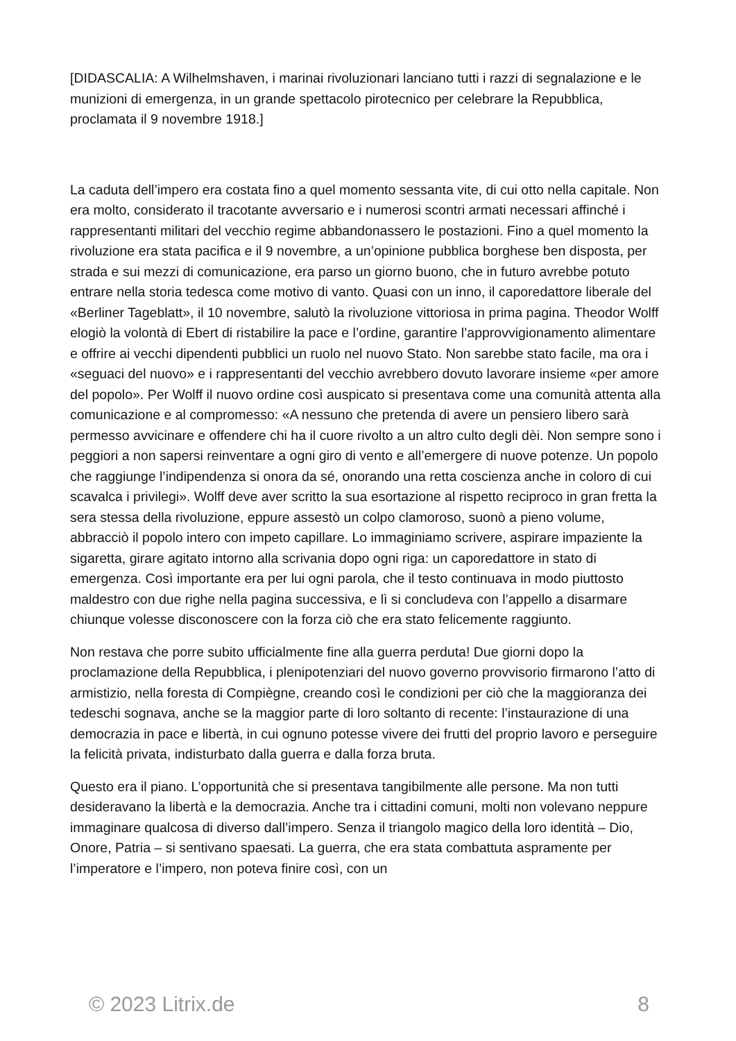[DIDASCALIA: A Wilhelmshaven, i marinai rivoluzionari lanciano tutti i razzi di segnalazione e le munizioni di emergenza, in un grande spettacolo pirotecnico per celebrare la Repubblica, proclamata il 9 novembre 1918.]
La caduta dell’impero era costata fino a quel momento sessanta vite, di cui otto nella capitale. Non era molto, considerato il tracotante avversario e i numerosi scontri armati necessari affinché i rappresentanti militari del vecchio regime abbandonassero le postazioni. Fino a quel momento la rivoluzione era stata pacifica e il 9 novembre, a un’opinione pubblica borghese ben disposta, per strada e sui mezzi di comunicazione, era parso un giorno buono, che in futuro avrebbe potuto entrare nella storia tedesca come motivo di vanto. Quasi con un inno, il caporedattore liberale del «Berliner Tageblatt», il 10 novembre, salutò la rivoluzione vittoriosa in prima pagina. Theodor Wolff elogiò la volontà di Ebert di ristabilire la pace e l’ordine, garantire l’approvvigionamento alimentare e offrire ai vecchi dipendenti pubblici un ruolo nel nuovo Stato. Non sarebbe stato facile, ma ora i «seguaci del nuovo» e i rappresentanti del vecchio avrebbero dovuto lavorare insieme «per amore del popolo». Per Wolff il nuovo ordine così auspicato si presentava come una comunità attenta alla comunicazione e al compromesso: «A nessuno che pretenda di avere un pensiero libero sarà permesso avvicinare e offendere chi ha il cuore rivolto a un altro culto degli dèi. Non sempre sono i peggiori a non sapersi reinventare a ogni giro di vento e all’emergere di nuove potenze. Un popolo che raggiunge l’indipendenza si onora da sé, onorando una retta coscienza anche in coloro di cui scavalca i privilegi». Wolff deve aver scritto la sua esortazione al rispetto reciproco in gran fretta la sera stessa della rivoluzione, eppure assestò un colpo clamoroso, suonò a pieno volume, abbracciò il popolo intero con impeto capillare. Lo immaginiamo scrivere, aspirare impaziente la sigaretta, girare agitato intorno alla scrivania dopo ogni riga: un caporedattore in stato di emergenza. Così importante era per lui ogni parola, che il testo continuava in modo piuttosto maldestro con due righe nella pagina successiva, e lì si concludeva con l’appello a disarmare chiunque volesse disconoscere con la forza ciò che era stato felicemente raggiunto.
Non restava che porre subito ufficialmente fine alla guerra perduta! Due giorni dopo la proclamazione della Repubblica, i plenipotenziari del nuovo governo provvisorio firmarono l’atto di armistizio, nella foresta di Compiègne, creando così le condizioni per ciò che la maggioranza dei tedeschi sognava, anche se la maggior parte di loro soltanto di recente: l’instaurazione di una democrazia in pace e libertà, in cui ognuno potesse vivere dei frutti del proprio lavoro e perseguire la felicità privata, indisturbato dalla guerra e dalla forza bruta.
Questo era il piano. L’opportunità che si presentava tangibilmente alle persone. Ma non tutti desideravano la libertà e la democrazia. Anche tra i cittadini comuni, molti non volevano neppure immaginare qualcosa di diverso dall’impero. Senza il triangolo magico della loro identità – Dio, Onore, Patria – si sentivano spaesati. La guerra, che era stata combattuta aspramente per l’imperatore e l’impero, non poteva finire così, con un
© 2023 Litrix.de 8